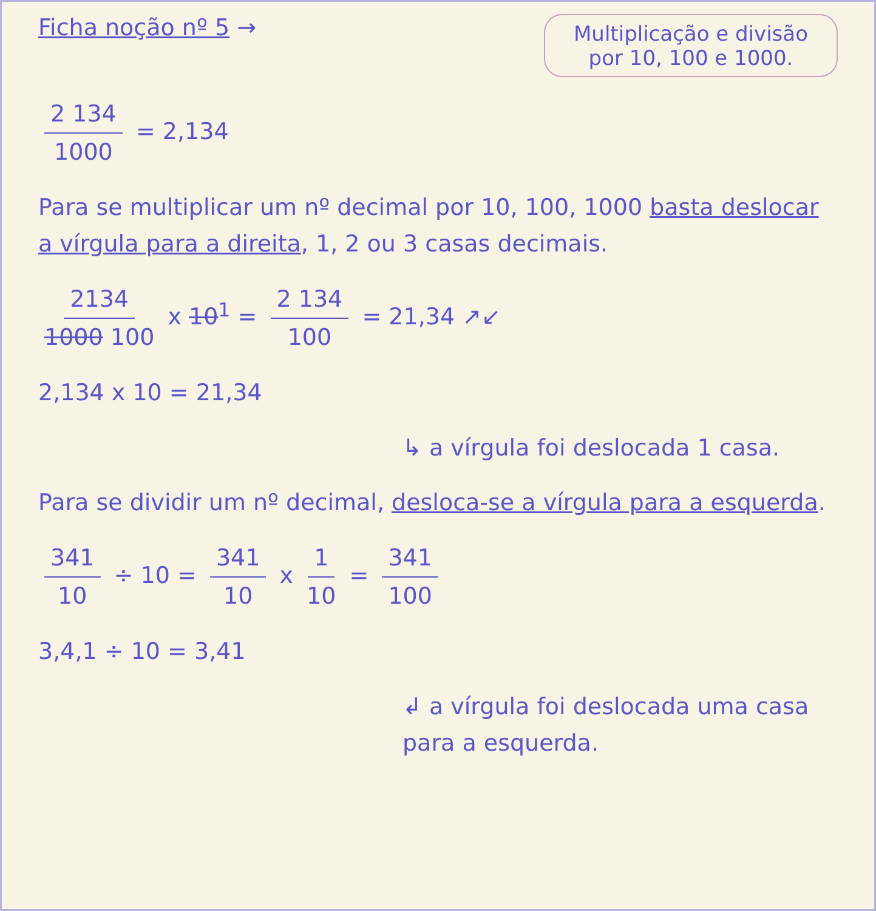Ficha noção nº 5 →
Multiplicação e divisão por 10, 100 e 1000.
2 134 1000 = 2,134
Para se multiplicar um nº decimal por 10, 100, 1000 basta deslocar a vírgula para a direita, 1, 2 ou 3 casas decimais.
2134 1000 100 x 10<sup>1</sup> = 2 134 100 = 21,34 ↗↙
2,134 x 10 = 21,34
↳ a vírgula foi deslocada 1 casa.
Para se dividir um nº decimal, desloca-se a vírgula para a esquerda.
341 10 ÷ 10 = 341 10 x 1 10 = 341 100
3,4,1 ÷ 10 = 3,41
↲ a vírgula foi deslocada uma casa para a esquerda.